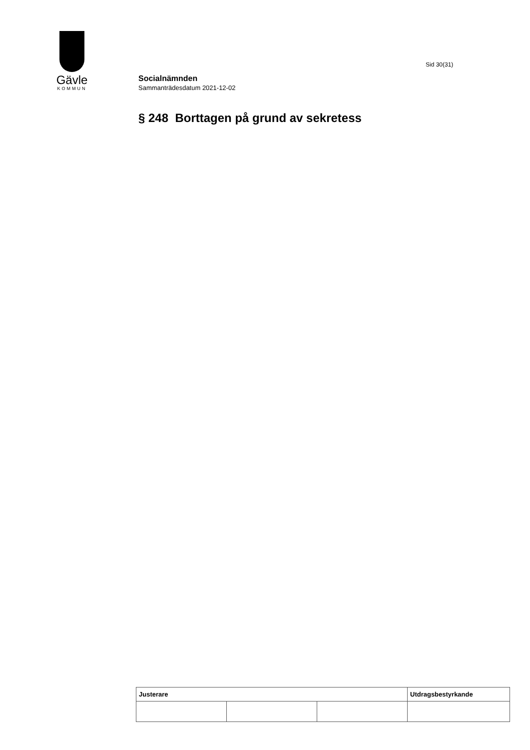Gävle
KOMMUN
Sid 30(31)
Socialnämnden
Sammanträdesdatum 2021-12-02
§ 248 Borttagen på grund av sekretess
| Justerare | | | Utdragsbestyrkande |
| --- | --- | --- | --- |